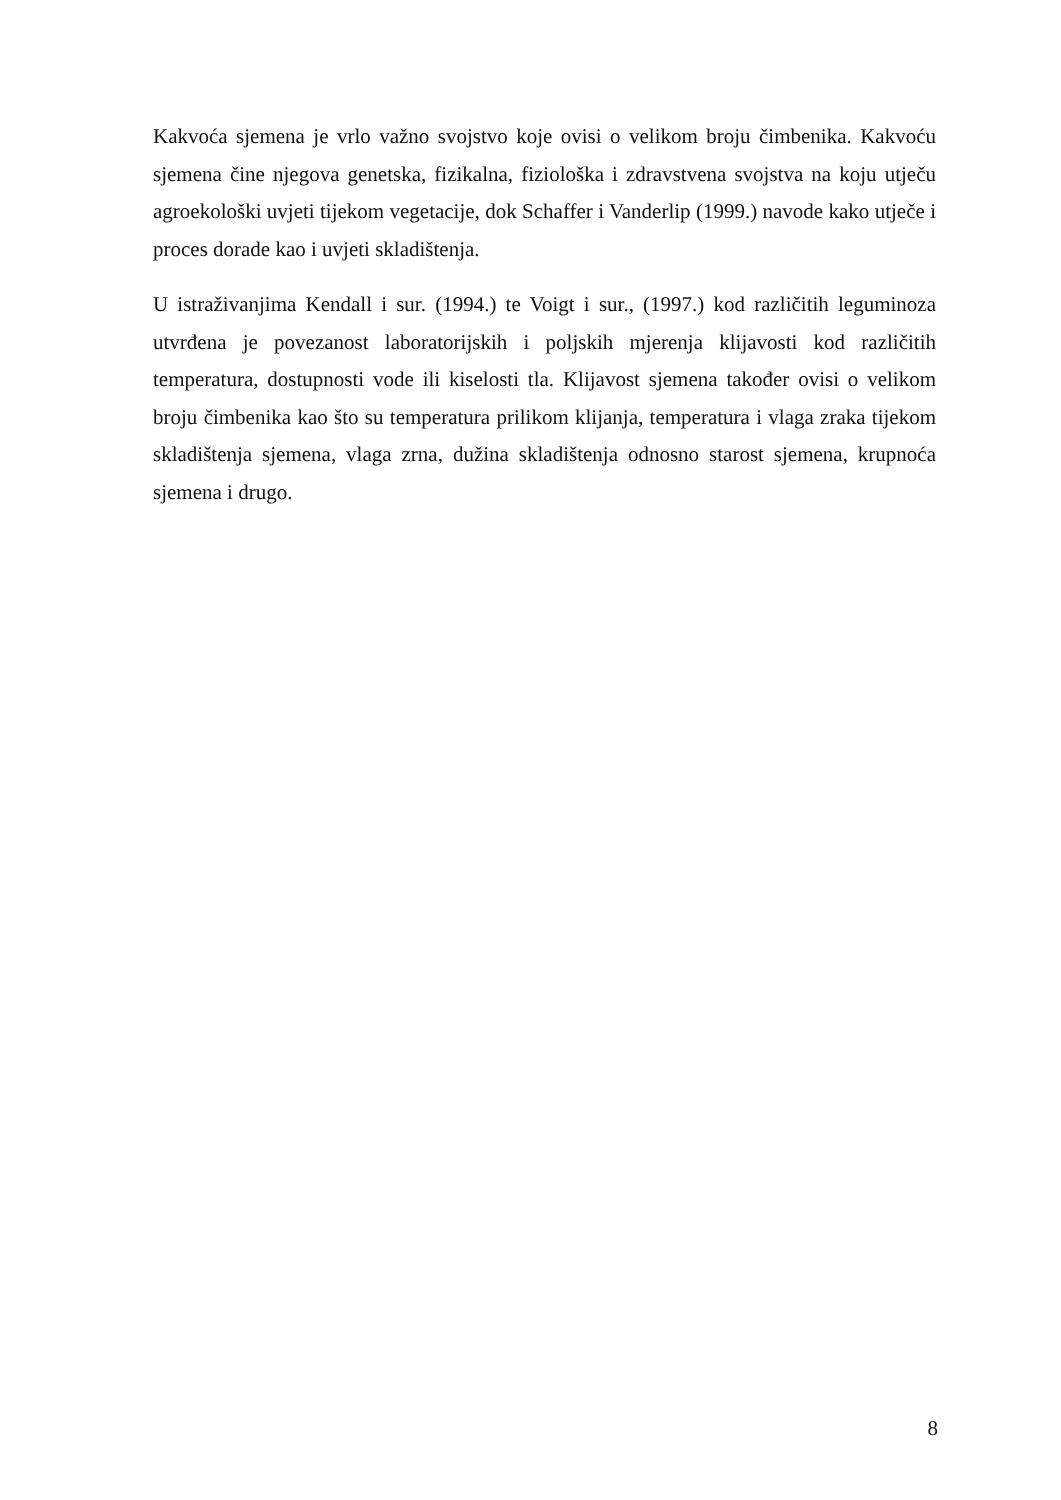Kakvoća sjemena je vrlo važno svojstvo koje ovisi o velikom broju čimbenika. Kakvoću sjemena čine njegova genetska, fizikalna, fiziološka i zdravstvena svojstva na koju utječu agroekološki uvjeti tijekom vegetacije, dok Schaffer i Vanderlip (1999.) navode kako utječe i proces dorade kao i uvjeti skladištenja.
U istraživanjima Kendall i sur. (1994.) te Voigt i sur., (1997.) kod različitih leguminoza utvrđena je povezanost laboratorijskih i poljskih mjerenja klijavosti kod različitih temperatura, dostupnosti vode ili kiselosti tla. Klijavost sjemena također ovisi o velikom broju čimbenika kao što su temperatura prilikom klijanja, temperatura i vlaga zraka tijekom skladištenja sjemena, vlaga zrna, dužina skladištenja odnosno starost sjemena, krupnoća sjemena i drugo.
8